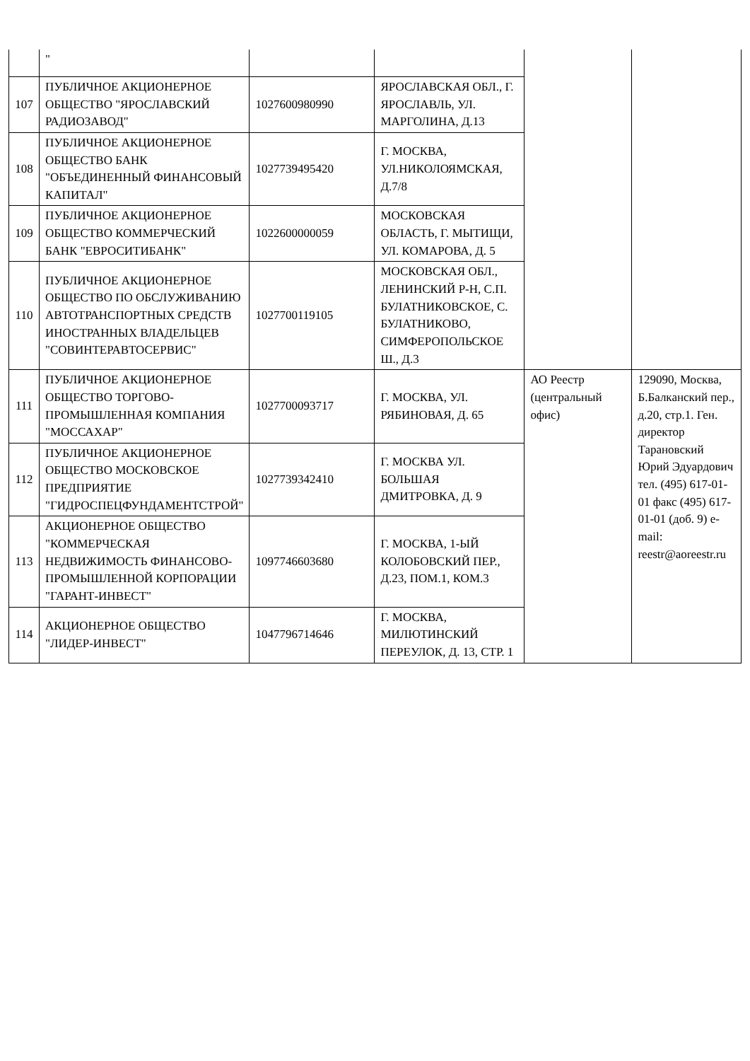| | " | | | | |
| 107 | ПУБЛИЧНОЕ АКЦИОНЕРНОЕ ОБЩЕСТВО "ЯРОСЛАВСКИЙ РАДИОЗАВОД" | 1027600980990 | ЯРОСЛАВСКАЯ ОБЛ., Г. ЯРОСЛАВЛЬ, УЛ. МАРГОЛИНА, Д.13 | | |
| 108 | ПУБЛИЧНОЕ АКЦИОНЕРНОЕ ОБЩЕСТВО БАНК "ОБЪЕДИНЕННЫЙ ФИНАНСОВЫЙ КАПИТАЛ" | 1027739495420 | Г. МОСКВА, УЛ.НИКОЛОЯМСКАЯ, Д.7/8 | | |
| 109 | ПУБЛИЧНОЕ АКЦИОНЕРНОЕ ОБЩЕСТВО КОММЕРЧЕСКИЙ БАНК "ЕВРОСИТИБАНК" | 1022600000059 | МОСКОВСКАЯ ОБЛАСТЬ, Г. МЫТИЩИ, УЛ. КОМАРОВА, Д. 5 | | |
| 110 | ПУБЛИЧНОЕ АКЦИОНЕРНОЕ ОБЩЕСТВО ПО ОБСЛУЖИВАНИЮ АВТОТРАНСПОРТНЫХ СРЕДСТВ ИНОСТРАННЫХ ВЛАДЕЛЬЦЕВ "СОВИНТЕРАВТОСЕРВИС" | 1027700119105 | МОСКОВСКАЯ ОБЛ., ЛЕНИНСКИЙ Р-Н, С.П. БУЛАТНИКОВСКОЕ, С. БУЛАТНИКОВО, СИМФЕРОПОЛЬСКОЕ Ш., Д.3 | | |
| 111 | ПУБЛИЧНОЕ АКЦИОНЕРНОЕ ОБЩЕСТВО ТОРГОВО-ПРОМЫШЛЕННАЯ КОМПАНИЯ "МОССАХАР" | 1027700093717 | Г. МОСКВА, УЛ. РЯБИНОВАЯ, Д. 65 | АО Реестр (центральный офис) | 129090, Москва, Б.Балканский пер., д.20, стр.1. Ген. директор Тарановский Юрий Эдуардович тел. (495) 617-01-01 факс (495) 617-01-01 (доб. 9) e-mail: reestr@aoreestr.ru |
| 112 | ПУБЛИЧНОЕ АКЦИОНЕРНОЕ ОБЩЕСТВО МОСКОВСКОЕ ПРЕДПРИЯТИЕ "ГИДРОСПЕЦФУНДАМЕНТСТРОЙ" | 1027739342410 | Г. МОСКВА УЛ. БОЛЬШАЯ ДМИТРОВКА, Д. 9 | | |
| 113 | АКЦИОНЕРНОЕ ОБЩЕСТВО "КОММЕРЧЕСКАЯ НЕДВИЖИМОСТЬ ФИНАНСОВО-ПРОМЫШЛЕННОЙ КОРПОРАЦИИ "ГАРАНТ-ИНВЕСТ" | 1097746603680 | Г. МОСКВА, 1-ЫЙ КОЛОБОВСКИЙ ПЕР., Д.23, ПОМ.1, КОМ.3 | | |
| 114 | АКЦИОНЕРНОЕ ОБЩЕСТВО "ЛИДЕР-ИНВЕСТ" | 1047796714646 | Г. МОСКВА, МИЛЮТИНСКИЙ ПЕРЕУЛОК, Д. 13, СТР. 1 | | |